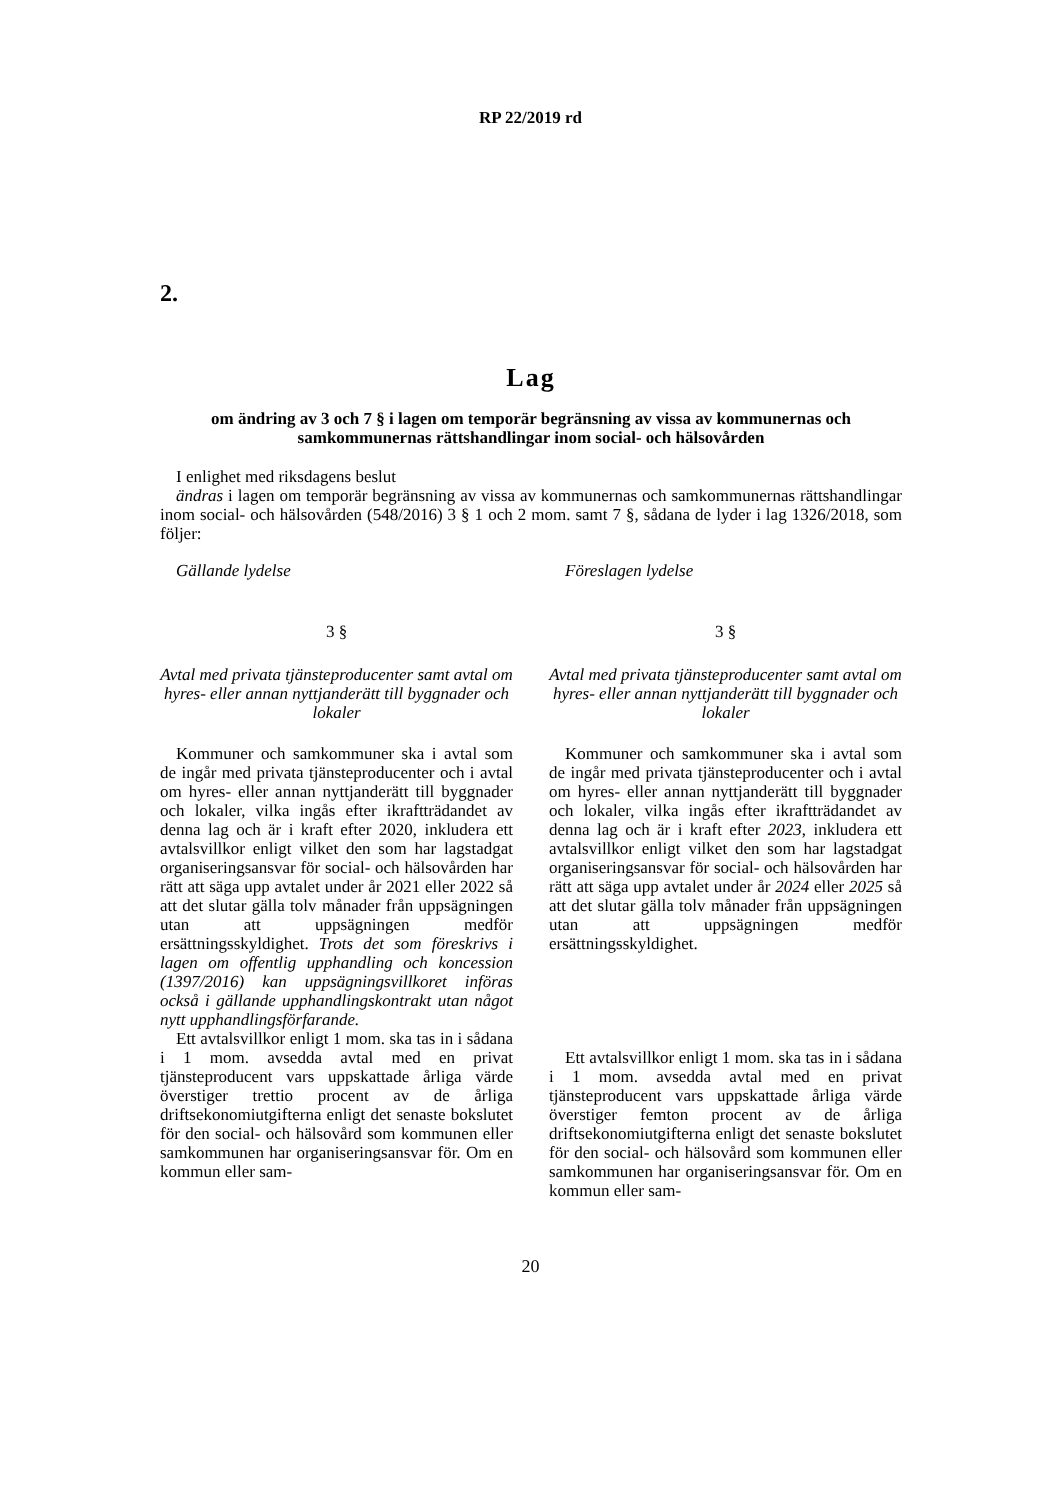RP 22/2019 rd
2.
Lag
om ändring av 3 och 7 § i lagen om temporär begränsning av vissa av kommunernas och samkommunernas rättshandlingar inom social- och hälsovården
I enlighet med riksdagens beslut
ändras i lagen om temporär begränsning av vissa av kommunernas och samkommunernas rättshandlingar inom social- och hälsovården (548/2016) 3 § 1 och 2 mom. samt 7 §, sådana de lyder i lag 1326/2018, som följer:
| Gällande lydelse | Föreslagen lydelse |
| 3 § Avtal med privata tjänsteproducenter samt avtal om hyres- eller annan nyttjanderätt till byggnader och lokaler Kommuner och samkommuner ska i avtal som de ingår med privata tjänsteproducenter och i avtal om hyres- eller annan nyttjanderätt till byggnader och lokaler, vilka ingås efter ikraftträdandet av denna lag och är i kraft efter 2020, inkludera ett avtalsvillkor enligt vilket den som har lagstadgat organiseringsansvar för social- och hälsovården har rätt att säga upp avtalet under år 2021 eller 2022 så att det slutar gälla tolv månader från uppsägningen utan att uppsägningen medför ersättningsskyldighet. Trots det som föreskrivs i lagen om offentlig upphandling och koncession (1397/2016) kan uppsägningsvillkoret införas också i gällande upphandlingskontrakt utan något nytt upphandlingsförfarande. Ett avtalsvillkor enligt 1 mom. ska tas in i sådana i 1 mom. avsedda avtal med en privat tjänsteproducent vars uppskattade årliga värde överstiger trettio procent av de årliga driftsekonomiutgifterna enligt det senaste bokslutet för den social- och hälsovård som kommunen eller samkommunen har organiseringsansvar för. Om en kommun eller sam- | 3 § Avtal med privata tjänsteproducenter samt avtal om hyres- eller annan nyttjanderätt till byggnader och lokaler Kommuner och samkommuner ska i avtal som de ingår med privata tjänsteproducenter och i avtal om hyres- eller annan nyttjanderätt till byggnader och lokaler, vilka ingås efter ikraftträdandet av denna lag och är i kraft efter 2023 , inkludera ett avtalsvillkor enligt vilket den som har lagstadgat organiseringsansvar för social- och hälsovården har rätt att säga upp avtalet under år 2024 eller 2025 så att det slutar gälla tolv månader från uppsägningen utan att uppsägningen medför ersättningsskyldighet. Ett avtalsvillkor enligt 1 mom. ska tas in i sådana i 1 mom. avsedda avtal med en privat tjänsteproducent vars uppskattade årliga värde överstiger femton procent av de årliga driftsekonomiutgifterna enligt det senaste bokslutet för den social- och hälsovård som kommunen eller samkommunen har organiseringsansvar för. Om en kommun eller sam- |
20